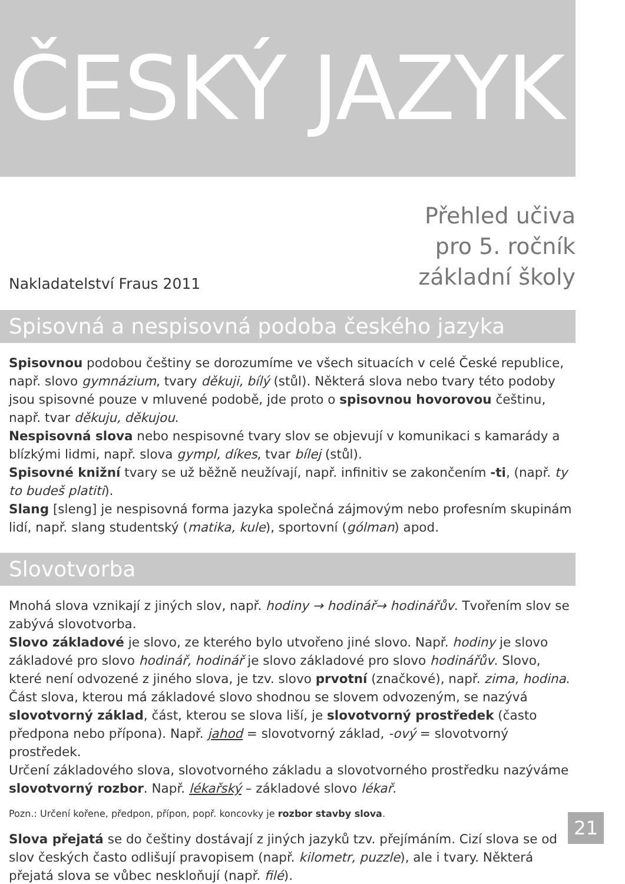ČESKÝ JAZYK
Nakladatelství Fraus 2011
Přehled učiva
pro 5. ročník
základní školy
Spisovná a nespisovná podoba českého jazyka
Spisovnou podobou češtiny se dorozumíme ve všech situacích v celé České republice, např. slovo gymnázium, tvary děkuji, bílý (stůl). Některá slova nebo tvary této podoby jsou spisovné pouze v mluvené podobě, jde proto o spisovnou hovorovou češtinu, např. tvar děkuju, děkujou.
Nespisovná slova nebo nespisovné tvary slov se objevují v komunikaci s kamarády a blízkými lidmi, např. slova gympl, díkes, tvar bílej (stůl).
Spisovné knižní tvary se už běžně neužívají, např. infinitiv se zakončením -ti, (např. ty to budeš platiti).
Slang [sleng] je nespisovná forma jazyka společná zájmovým nebo profesním skupinám lidí, např. slang studentský (matika, kule), sportovní (gólman) apod.
Slovotvorba
Mnohá slova vznikají z jiných slov, např. hodiny → hodinář→ hodinářův. Tvořením slov se zabývá slovotvorba.
Slovo základové je slovo, ze kterého bylo utvořeno jiné slovo. Např. hodiny je slovo základové pro slovo hodinář, hodinář je slovo základové pro slovo hodinářův. Slovo, které není odvozené z jiného slova, je tzv. slovo prvotní (značkové), např. zima, hodina.
Část slova, kterou má základové slovo shodnou se slovem odvozeným, se nazývá slovotvorný základ, část, kterou se slova liší, je slovotvorný prostředek (často předpona nebo přípona). Např. jahod = slovotvorný základ, -ový = slovotvorný prostředek.
Určení základového slova, slovotvorného základu a slovotvorného prostředku nazýváme slovotvorný rozbor. Např. lékařský – základové slovo lékař.
Pozn.: Určení kořene, předpon, přípon, popř. koncovky je rozbor stavby slova.
Slova přejatá se do češtiny dostávají z jiných jazyků tzv. přejímáním. Cizí slova se od slov českých často odlišují pravopisem (např. kilometr, puzzle), ale i tvary. Některá přejatá slova se vůbec neskloňují (např. filé).
21